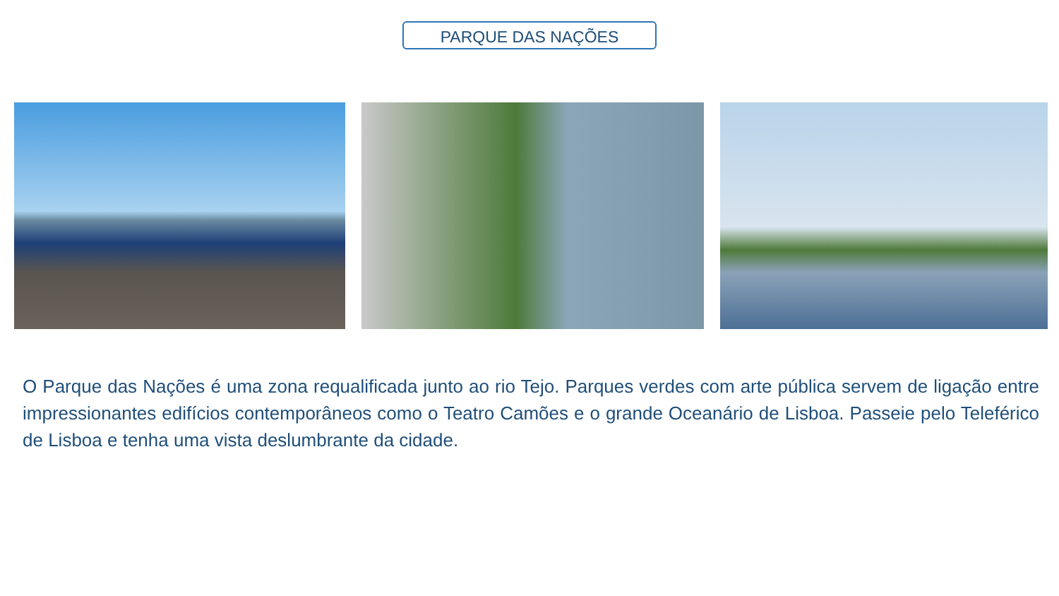PARQUE DAS NAÇÕES
O Parque das Nações é uma zona requalificada junto ao rio Tejo. Parques verdes com arte pública servem de ligação entre impressionantes edifícios contemporâneos como o Teatro Camões e o grande Oceanário de Lisboa. Passeie pelo Teleférico de Lisboa e tenha uma vista deslumbrante da cidade.